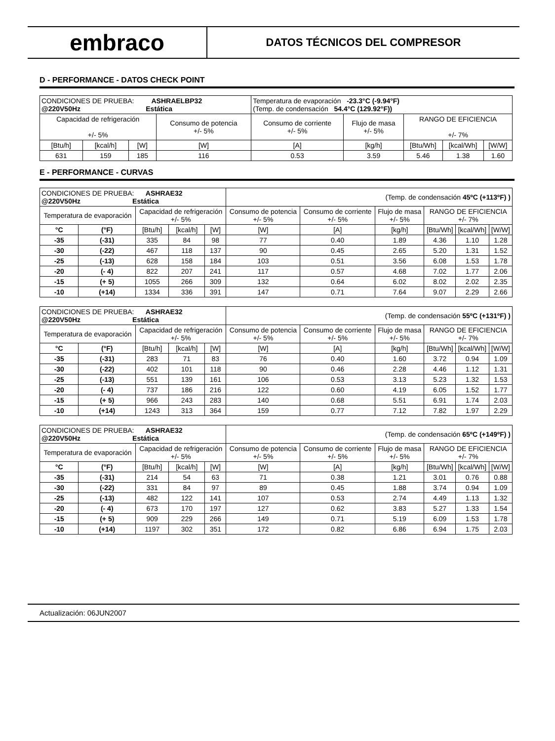embraco
DATOS TÉCNICOS DEL COMPRESOR
D - PERFORMANCE - DATOS CHECK POINT
| CONDICIONES DE PRUEBA: ASHRAELBP32 @220V50Hz Estática | | | | Temperatura de evaporación -23.3°C (-9.94°F) (Temp. de condensación 54.4°C (129.92°F)) | | | | |
| Capacidad de refrigeración +/- 5% | | | Consumo de potencia +/- 5% | Consumo de corriente +/- 5% | Flujo de masa +/- 5% | RANGO DE EFICIENCIA +/- 7% | | |
| [Btu/h] | [kcal/h] | [W] | [W] | [A] | [kg/h] | [Btu/Wh] | [kcal/Wh] | [W/W] |
| 631 | 159 | 185 | 116 | 0.53 | 3.59 | 5.46 | 1.38 | 1.60 |
E - PERFORMANCE - CURVAS
| CONDICIONES DE PRUEBA: ASHRAE32 @220V50Hz Estática | | | | | (Temp. de condensación 45ºC (+113ºF) ) | | | | | |
| Temperatura de evaporación | | Capacidad de refrigeración +/- 5% | | | Consumo de potencia +/- 5% | Consumo de corriente +/- 5% | Flujo de masa +/- 5% | RANGO DE EFICIENCIA +/- 7% | | |
| °C | (°F) | [Btu/h] | [kcal/h] | [W] | [W] | [A] | [kg/h] | [Btu/Wh] | [kcal/Wh] | [W/W] |
| -35 | (-31) | 335 | 84 | 98 | 77 | 0.40 | 1.89 | 4.36 | 1.10 | 1.28 |
| -30 | (-22) | 467 | 118 | 137 | 90 | 0.45 | 2.65 | 5.20 | 1.31 | 1.52 |
| -25 | (-13) | 628 | 158 | 184 | 103 | 0.51 | 3.56 | 6.08 | 1.53 | 1.78 |
| -20 | (- 4) | 822 | 207 | 241 | 117 | 0.57 | 4.68 | 7.02 | 1.77 | 2.06 |
| -15 | (+ 5) | 1055 | 266 | 309 | 132 | 0.64 | 6.02 | 8.02 | 2.02 | 2.35 |
| -10 | (+14) | 1334 | 336 | 391 | 147 | 0.71 | 7.64 | 9.07 | 2.29 | 2.66 |
| CONDICIONES DE PRUEBA: ASHRAE32 @220V50Hz Estática | | | | | (Temp. de condensación 55ºC (+131ºF) ) | | | | | |
| Temperatura de evaporación | | Capacidad de refrigeración +/- 5% | | | Consumo de potencia +/- 5% | Consumo de corriente +/- 5% | Flujo de masa +/- 5% | RANGO DE EFICIENCIA +/- 7% | | |
| °C | (°F) | [Btu/h] | [kcal/h] | [W] | [W] | [A] | [kg/h] | [Btu/Wh] | [kcal/Wh] | [W/W] |
| -35 | (-31) | 283 | 71 | 83 | 76 | 0.40 | 1.60 | 3.72 | 0.94 | 1.09 |
| -30 | (-22) | 402 | 101 | 118 | 90 | 0.46 | 2.28 | 4.46 | 1.12 | 1.31 |
| -25 | (-13) | 551 | 139 | 161 | 106 | 0.53 | 3.13 | 5.23 | 1.32 | 1.53 |
| -20 | (- 4) | 737 | 186 | 216 | 122 | 0.60 | 4.19 | 6.05 | 1.52 | 1.77 |
| -15 | (+ 5) | 966 | 243 | 283 | 140 | 0.68 | 5.51 | 6.91 | 1.74 | 2.03 |
| -10 | (+14) | 1243 | 313 | 364 | 159 | 0.77 | 7.12 | 7.82 | 1.97 | 2.29 |
| CONDICIONES DE PRUEBA: ASHRAE32 @220V50Hz Estática | | | | | (Temp. de condensación 65ºC (+149ºF) ) | | | | | |
| Temperatura de evaporación | | Capacidad de refrigeración +/- 5% | | | Consumo de potencia +/- 5% | Consumo de corriente +/- 5% | Flujo de masa +/- 5% | RANGO DE EFICIENCIA +/- 7% | | |
| °C | (°F) | [Btu/h] | [kcal/h] | [W] | [W] | [A] | [kg/h] | [Btu/Wh] | [kcal/Wh] | [W/W] |
| -35 | (-31) | 214 | 54 | 63 | 71 | 0.38 | 1.21 | 3.01 | 0.76 | 0.88 |
| -30 | (-22) | 331 | 84 | 97 | 89 | 0.45 | 1.88 | 3.74 | 0.94 | 1.09 |
| -25 | (-13) | 482 | 122 | 141 | 107 | 0.53 | 2.74 | 4.49 | 1.13 | 1.32 |
| -20 | (- 4) | 673 | 170 | 197 | 127 | 0.62 | 3.83 | 5.27 | 1.33 | 1.54 |
| -15 | (+ 5) | 909 | 229 | 266 | 149 | 0.71 | 5.19 | 6.09 | 1.53 | 1.78 |
| -10 | (+14) | 1197 | 302 | 351 | 172 | 0.82 | 6.86 | 6.94 | 1.75 | 2.03 |
Actualización: 06JUN2007